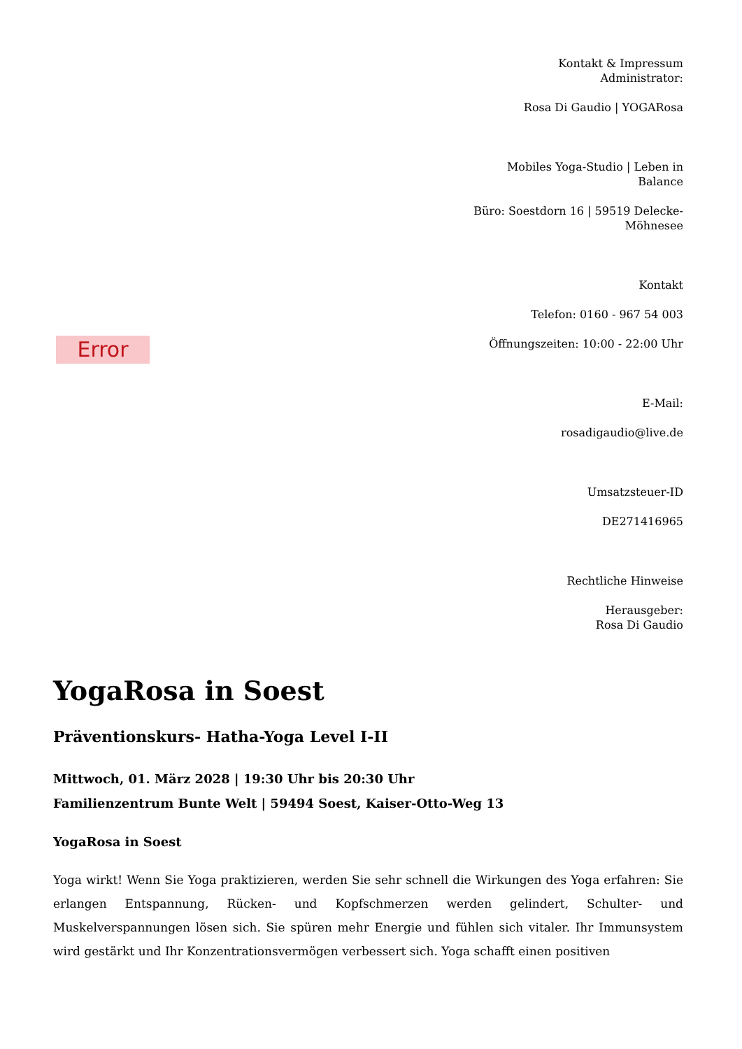Error
Kontakt & Impressum
Administrator:
Rosa Di Gaudio | YOGARosa
Mobiles Yoga-Studio | Leben in Balance
Büro: Soestdorn 16 | 59519 Delecke-Möhnesee
Kontakt
Telefon: 0160 - 967 54 003
Öffnungszeiten: 10:00 - 22:00 Uhr
E-Mail:
rosadigaudio@live.de
Umsatzsteuer-ID
DE271416965
Rechtliche Hinweise
Herausgeber:
Rosa Di Gaudio
YogaRosa in Soest
Präventionskurs- Hatha-Yoga Level I-II
Mittwoch, 01. März 2028 | 19:30 Uhr bis 20:30 Uhr
Familienzentrum Bunte Welt | 59494 Soest, Kaiser-Otto-Weg 13
YogaRosa in Soest
Yoga wirkt! Wenn Sie Yoga praktizieren, werden Sie sehr schnell die Wirkungen des Yoga erfahren: Sie erlangen Entspannung, Rücken- und Kopfschmerzen werden gelindert, Schulter- und Muskelverspannungen lösen sich. Sie spüren mehr Energie und fühlen sich vitaler. Ihr Immunsystem wird gestärkt und Ihr Konzentrationsvermögen verbessert sich. Yoga schafft einen positiven